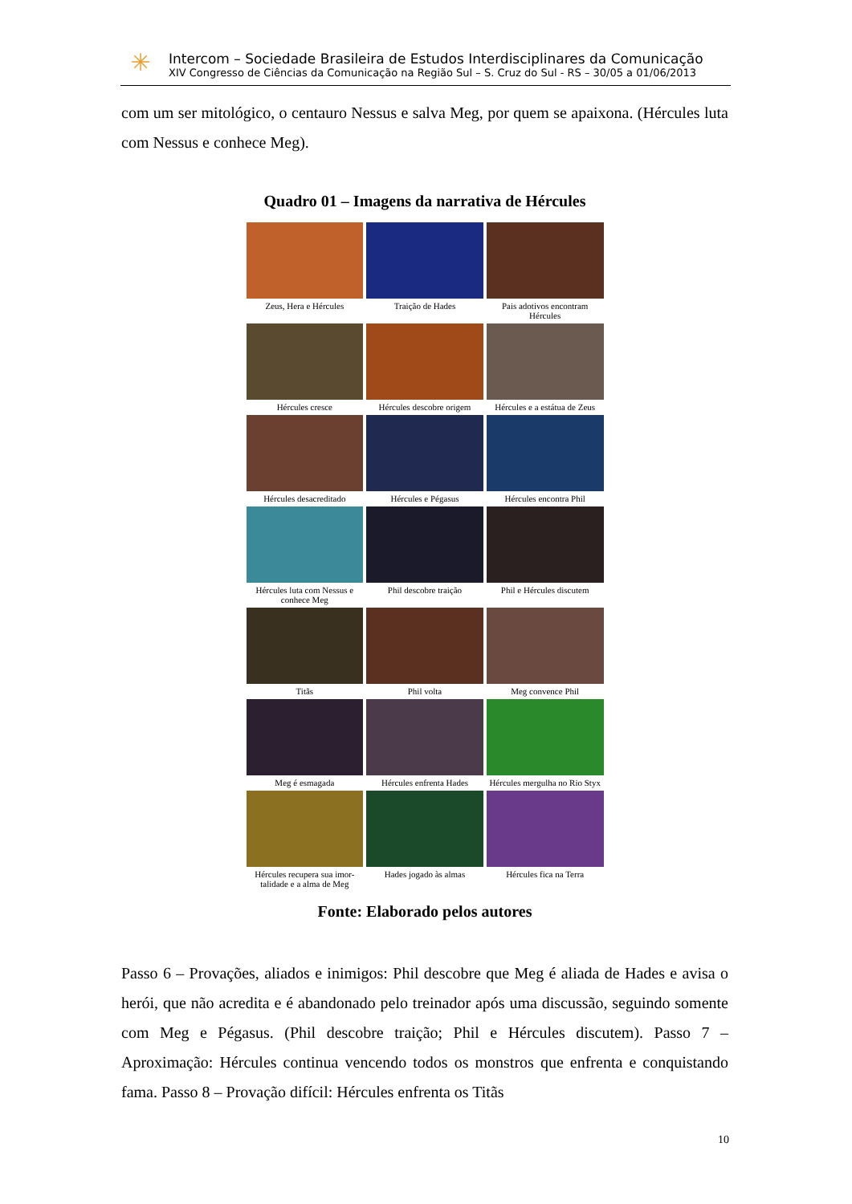✳
Intercom – Sociedade Brasileira de Estudos Interdisciplinares da Comunicação
XIV Congresso de Ciências da Comunicação na Região Sul – S. Cruz do Sul - RS – 30/05 a 01/06/2013
com um ser mitológico, o centauro Nessus e salva Meg, por quem se apaixona. (Hércules luta com Nessus e conhece Meg).
Quadro 01 – Imagens da narrativa de Hércules
Zeus, Hera e Hércules
Traição de Hades
Pais adotivos encontram Hércules
Hércules cresce
Hércules descobre origem
Hércules e a estátua de Zeus
Hércules desacreditado
Hércules e Pégasus
Hércules encontra Phil
Hércules luta com Nessus e conhece Meg
Phil descobre traição
Phil e Hércules discutem
Titãs
Phil volta
Meg convence Phil
Meg é esmagada
Hércules enfrenta Hades
Hércules mergulha no Rio Styx
Hércules recupera sua imor-talidade e a alma de Meg
Hades jogado às almas
Hércules fica na Terra
Fonte: Elaborado pelos autores
Passo 6 – Provações, aliados e inimigos: Phil descobre que Meg é aliada de Hades e avisa o herói, que não acredita e é abandonado pelo treinador após uma discussão, seguindo somente com Meg e Pégasus. (Phil descobre traição; Phil e Hércules discutem). Passo 7 – Aproximação: Hércules continua vencendo todos os monstros que enfrenta e conquistando fama. Passo 8 – Provação difícil: Hércules enfrenta os Titãs
10